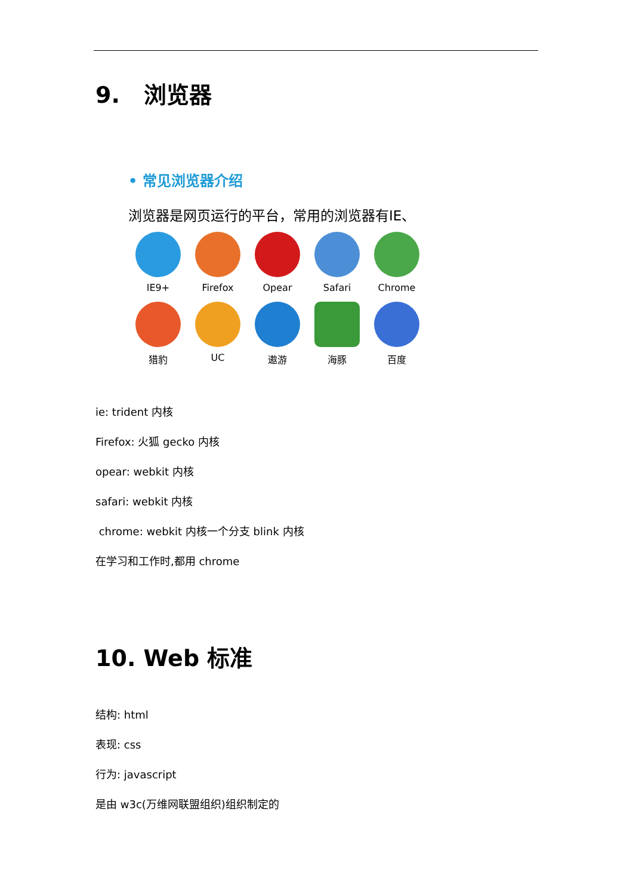9. 浏览器
• 常见浏览器介绍
浏览器是网页运行的平台，常用的浏览器有IE、
IE9+
Firefox
Opear
Safari
Chrome
猎豹
UC
遨游
海豚
百度
ie: trident 内核
Firefox: 火狐 gecko 内核
opear: webkit 内核
safari: webkit 内核
chrome: webkit 内核一个分支 blink 内核
在学习和工作时,都用 chrome
10. Web 标准
结构: html
表现: css
行为: javascript
是由 w3c(万维网联盟组织)组织制定的